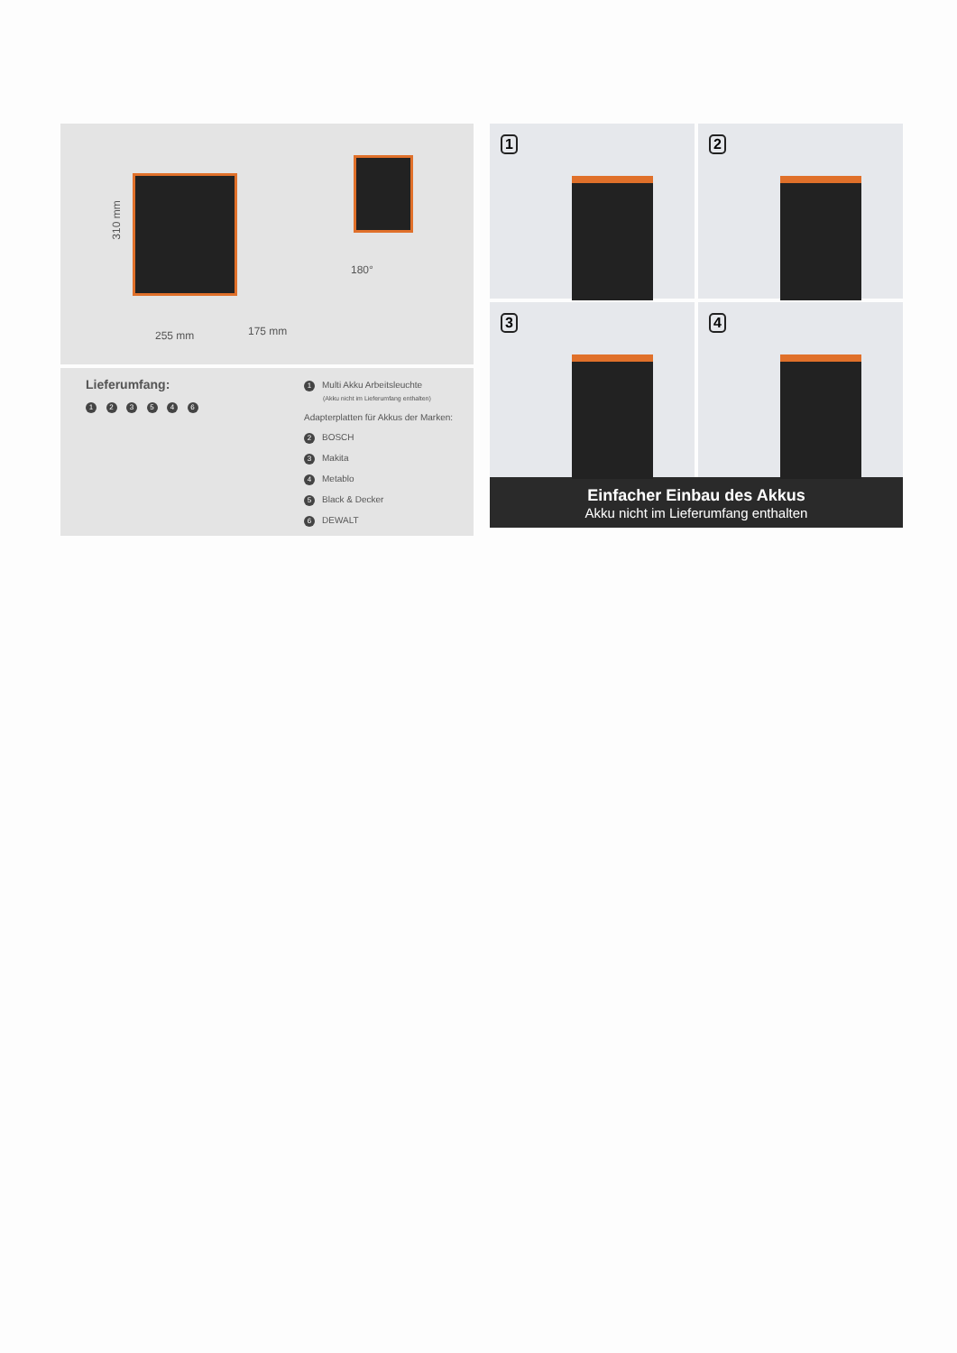310 mm
255 mm 175 mm
180°
Lieferumfang:
1 2 3 5 4 6
1 Multi Akku Arbeitsleuchte
(Akku nicht im Lieferumfang enthalten)
Adapterplatten für Akkus der Marken:
2 BOSCH
3 Makita
4 Metablo
5 Black & Decker
6 DEWALT
1
2
3
4
Einfacher Einbau des Akkus
Akku nicht im Lieferumfang enthalten